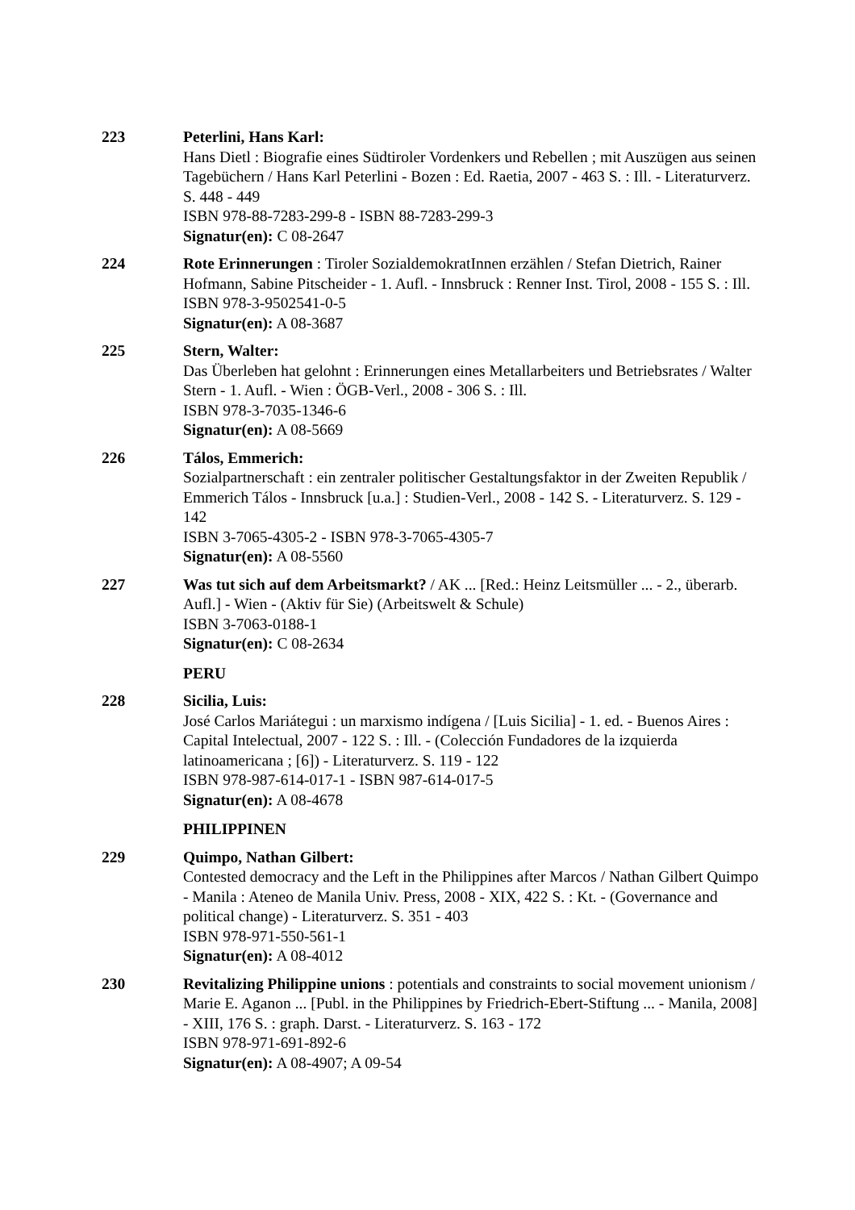223 Peterlini, Hans Karl:
Hans Dietl : Biografie eines Südtiroler Vordenkers und Rebellen ; mit Auszügen aus seinen Tagebüchern / Hans Karl Peterlini - Bozen : Ed. Raetia, 2007 - 463 S. : Ill. - Literaturverz. S. 448 - 449
ISBN 978-88-7283-299-8 - ISBN 88-7283-299-3
Signatur(en): C 08-2647
224 Rote Erinnerungen : Tiroler SozialdemokratInnen erzählen / Stefan Dietrich, Rainer Hofmann, Sabine Pitscheider - 1. Aufl. - Innsbruck : Renner Inst. Tirol, 2008 - 155 S. : Ill.
ISBN 978-3-9502541-0-5
Signatur(en): A 08-3687
225 Stern, Walter:
Das Überleben hat gelohnt : Erinnerungen eines Metallarbeiters und Betriebsrates / Walter Stern - 1. Aufl. - Wien : ÖGB-Verl., 2008 - 306 S. : Ill.
ISBN 978-3-7035-1346-6
Signatur(en): A 08-5669
226 Tálos, Emmerich:
Sozialpartnerschaft : ein zentraler politischer Gestaltungsfaktor in der Zweiten Republik / Emmerich Tálos - Innsbruck [u.a.] : Studien-Verl., 2008 - 142 S. - Literaturverz. S. 129 - 142
ISBN 3-7065-4305-2 - ISBN 978-3-7065-4305-7
Signatur(en): A 08-5560
227 Was tut sich auf dem Arbeitsmarkt? / AK ... [Red.: Heinz Leitsmüller ... - 2., überarb. Aufl.] - Wien - (Aktiv für Sie) (Arbeitswelt & Schule)
ISBN 3-7063-0188-1
Signatur(en): C 08-2634
PERU
228 Sicilia, Luis:
José Carlos Mariátegui : un marxismo indígena / [Luis Sicilia] - 1. ed. - Buenos Aires : Capital Intelectual, 2007 - 122 S. : Ill. - (Colección Fundadores de la izquierda latinoamericana ; [6]) - Literaturverz. S. 119 - 122
ISBN 978-987-614-017-1 - ISBN 987-614-017-5
Signatur(en): A 08-4678
PHILIPPINEN
229 Quimpo, Nathan Gilbert:
Contested democracy and the Left in the Philippines after Marcos / Nathan Gilbert Quimpo - Manila : Ateneo de Manila Univ. Press, 2008 - XIX, 422 S. : Kt. - (Governance and political change) - Literaturverz. S. 351 - 403
ISBN 978-971-550-561-1
Signatur(en): A 08-4012
230 Revitalizing Philippine unions : potentials and constraints to social movement unionism / Marie E. Aganon ... [Publ. in the Philippines by Friedrich-Ebert-Stiftung ... - Manila, 2008] - XIII, 176 S. : graph. Darst. - Literaturverz. S. 163 - 172
ISBN 978-971-691-892-6
Signatur(en): A 08-4907; A 09-54